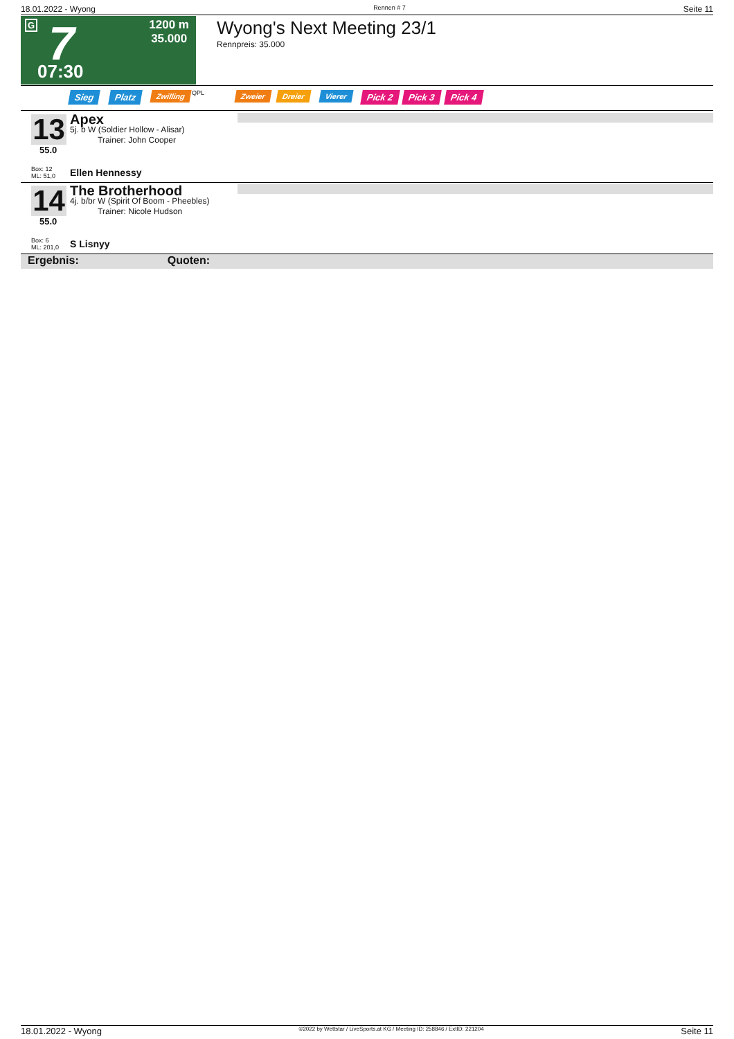18.01.2022 - Wyong Rennen # 7 Seite 11
G 7
1200 m
35.000
07:30
Wyong's Next Meeting 23/1
Rennpreis: 35.000
Sieg Platz Zwilling QPL Zweier Dreier Vierer Pick 2 Pick 3 Pick 4
13
55.0
Box: 12
ML: 51,0
Apex
5j. b W (Soldier Hollow - Alisar)
Trainer: John Cooper
Ellen Hennessy
14
55.0
Box: 6
ML: 201,0
The Brotherhood
4j. b/br W (Spirit Of Boom - Pheebles)
Trainer: Nicole Hudson
S Lisnyy
Ergebnis: Quoten:
18.01.2022 - Wyong ©2022 by Wettstar / LiveSports.at KG / Meeting ID: 258846 / ExtID: 221204 Seite 11